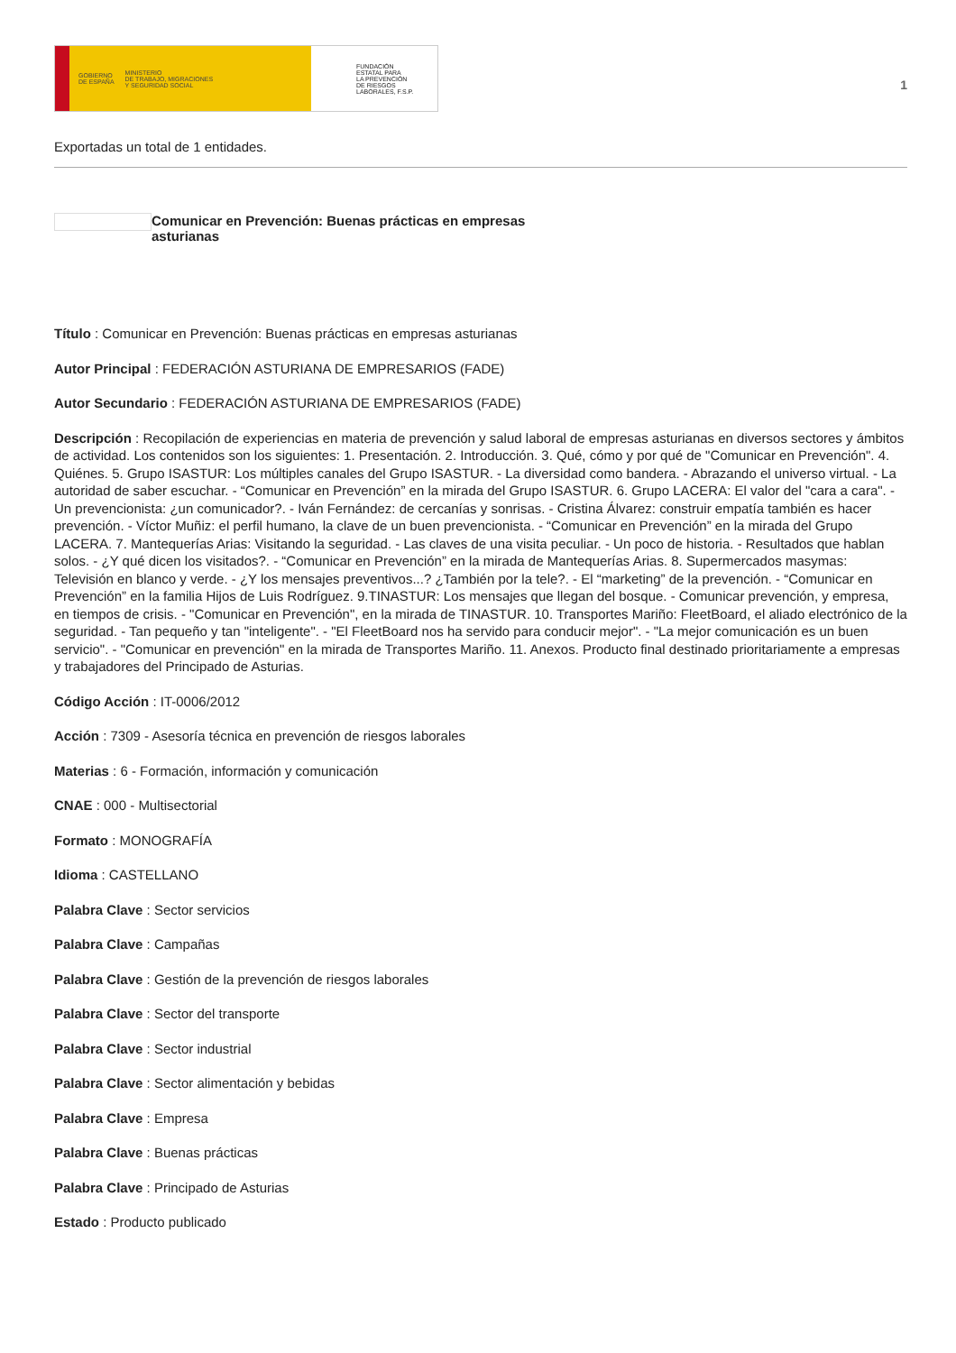GOBIERNO
DE ESPAÑA MINISTERIO
DE TRABAJO, MIGRACIONES
Y SEGURIDAD SOCIAL
FUNDACIÓN
ESTATAL PARA
LA PREVENCIÓN
DE RIESGOS
LABORALES, F.S.P.
1
Exportadas un total de 1 entidades.
Comunicar en Prevención: Buenas prácticas en empresas asturianas
Título : Comunicar en Prevención: Buenas prácticas en empresas asturianas
Autor Principal : FEDERACIÓN ASTURIANA DE EMPRESARIOS (FADE)
Autor Secundario : FEDERACIÓN ASTURIANA DE EMPRESARIOS (FADE)
Descripción : Recopilación de experiencias en materia de prevención y salud laboral de empresas asturianas en diversos sectores y ámbitos de actividad. Los contenidos son los siguientes: 1. Presentación. 2. Introducción. 3. Qué, cómo y por qué de "Comunicar en Prevención". 4. Quiénes. 5. Grupo ISASTUR: Los múltiples canales del Grupo ISASTUR. - La diversidad como bandera. - Abrazando el universo virtual. - La autoridad de saber escuchar. - “Comunicar en Prevención” en la mirada del Grupo ISASTUR. 6. Grupo LACERA: El valor del "cara a cara". - Un prevencionista: ¿un comunicador?. - Iván Fernández: de cercanías y sonrisas. - Cristina Álvarez: construir empatía también es hacer prevención. - Víctor Muñiz: el perfil humano, la clave de un buen prevencionista. - “Comunicar en Prevención” en la mirada del Grupo LACERA. 7. Mantequerías Arias: Visitando la seguridad. - Las claves de una visita peculiar. - Un poco de historia. - Resultados que hablan solos. - ¿Y qué dicen los visitados?. - “Comunicar en Prevención” en la mirada de Mantequerías Arias. 8. Supermercados masymas: Televisión en blanco y verde. - ¿Y los mensajes preventivos...? ¿También por la tele?. - El “marketing” de la prevención. - “Comunicar en Prevención” en la familia Hijos de Luis Rodríguez. 9.TINASTUR: Los mensajes que llegan del bosque. - Comunicar prevención, y empresa, en tiempos de crisis. - "Comunicar en Prevención", en la mirada de TINASTUR. 10. Transportes Mariño: FleetBoard, el aliado electrónico de la seguridad. - Tan pequeño y tan "inteligente". - "El FleetBoard nos ha servido para conducir mejor". - "La mejor comunicación es un buen servicio". - "Comunicar en prevención" en la mirada de Transportes Mariño. 11. Anexos. Producto final destinado prioritariamente a empresas y trabajadores del Principado de Asturias.
Código Acción : IT-0006/2012
Acción : 7309 - Asesoría técnica en prevención de riesgos laborales
Materias : 6 - Formación, información y comunicación
CNAE : 000 - Multisectorial
Formato : MONOGRAFÍA
Idioma : CASTELLANO
Palabra Clave : Sector servicios
Palabra Clave : Campañas
Palabra Clave : Gestión de la prevención de riesgos laborales
Palabra Clave : Sector del transporte
Palabra Clave : Sector industrial
Palabra Clave : Sector alimentación y bebidas
Palabra Clave : Empresa
Palabra Clave : Buenas prácticas
Palabra Clave : Principado de Asturias
Estado : Producto publicado